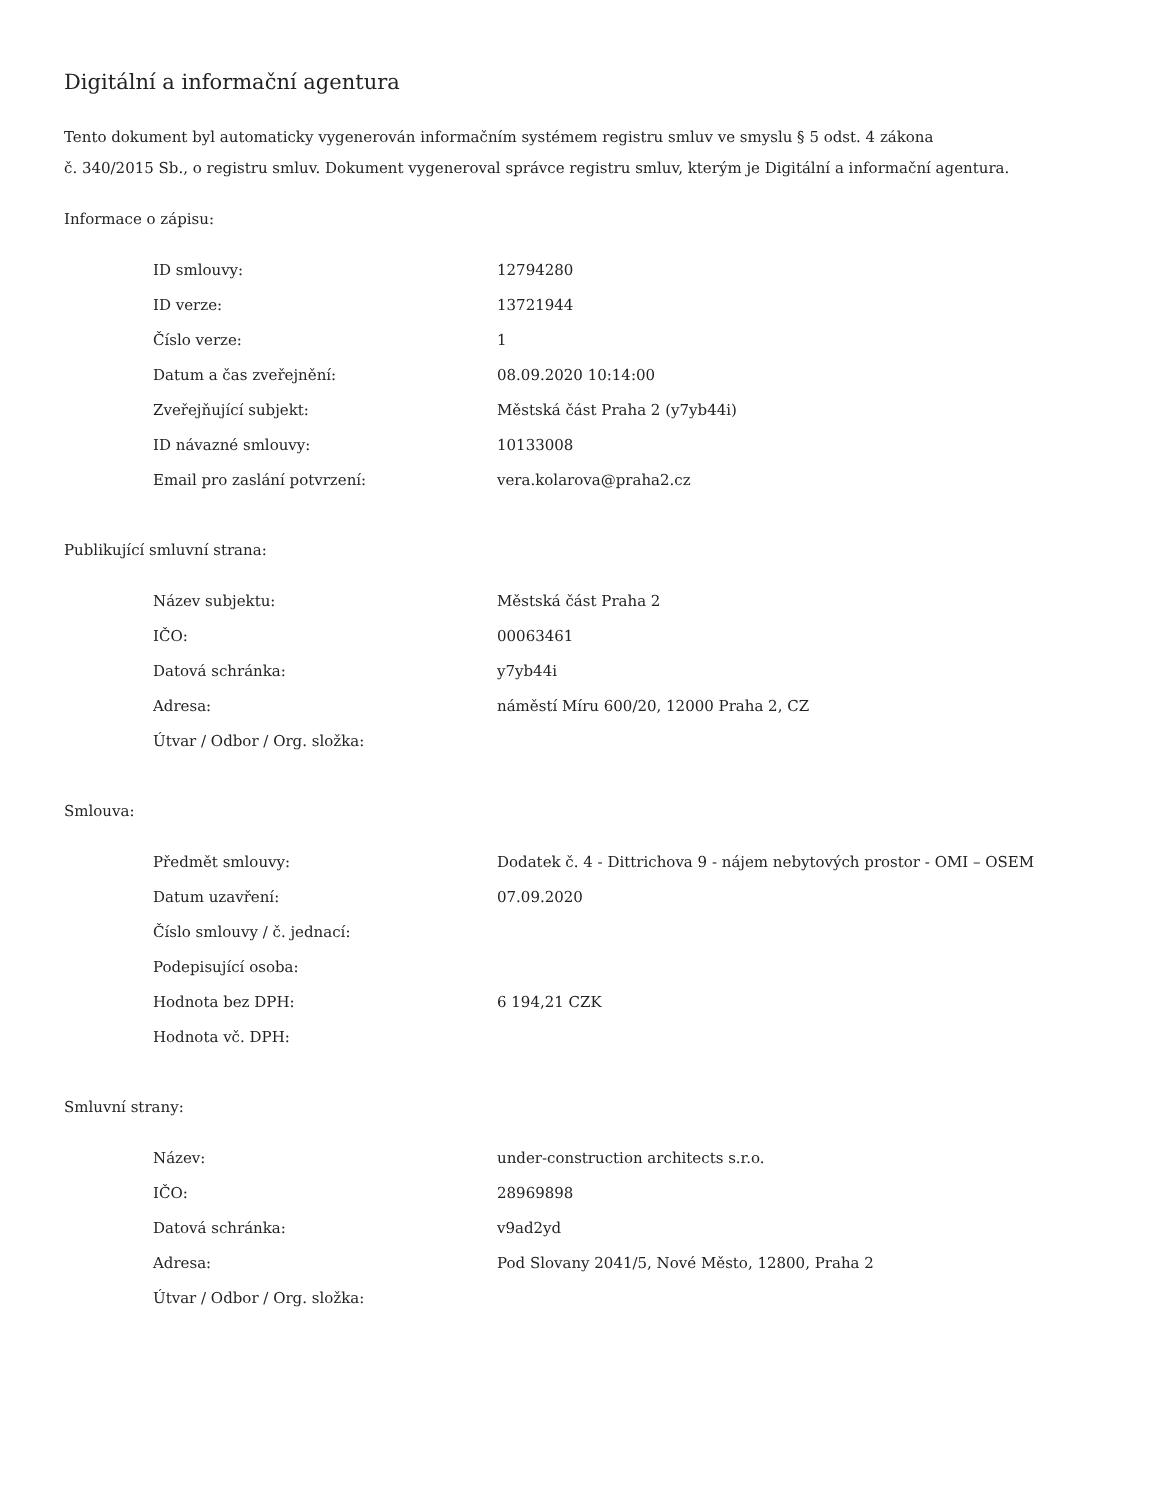Digitální a informační agentura
Tento dokument byl automaticky vygenerován informačním systémem registru smluv ve smyslu § 5 odst. 4 zákona
č. 340/2015 Sb., o registru smluv. Dokument vygeneroval správce registru smluv, kterým je Digitální a informační agentura.
Informace o zápisu:
| ID smlouvy: | 12794280 |
| ID verze: | 13721944 |
| Číslo verze: | 1 |
| Datum a čas zveřejnění: | 08.09.2020 10:14:00 |
| Zveřejňující subjekt: | Městská část Praha 2 (y7yb44i) |
| ID návazné smlouvy: | 10133008 |
| Email pro zaslání potvrzení: | vera.kolarova@praha2.cz |
Publikující smluvní strana:
| Název subjektu: | Městská část Praha 2 |
| IČO: | 00063461 |
| Datová schránka: | y7yb44i |
| Adresa: | náměstí Míru 600/20, 12000 Praha 2, CZ |
| Útvar / Odbor / Org. složka: | |
Smlouva:
| Předmět smlouvy: | Dodatek č. 4 - Dittrichova 9 - nájem nebytových prostor - OMI – OSEM |
| Datum uzavření: | 07.09.2020 |
| Číslo smlouvy / č. jednací: | |
| Podepisující osoba: | |
| Hodnota bez DPH: | 6 194,21 CZK |
| Hodnota vč. DPH: | |
Smluvní strany:
| Název: | under-construction architects s.r.o. |
| IČO: | 28969898 |
| Datová schránka: | v9ad2yd |
| Adresa: | Pod Slovany 2041/5, Nové Město, 12800, Praha 2 |
| Útvar / Odbor / Org. složka: | |